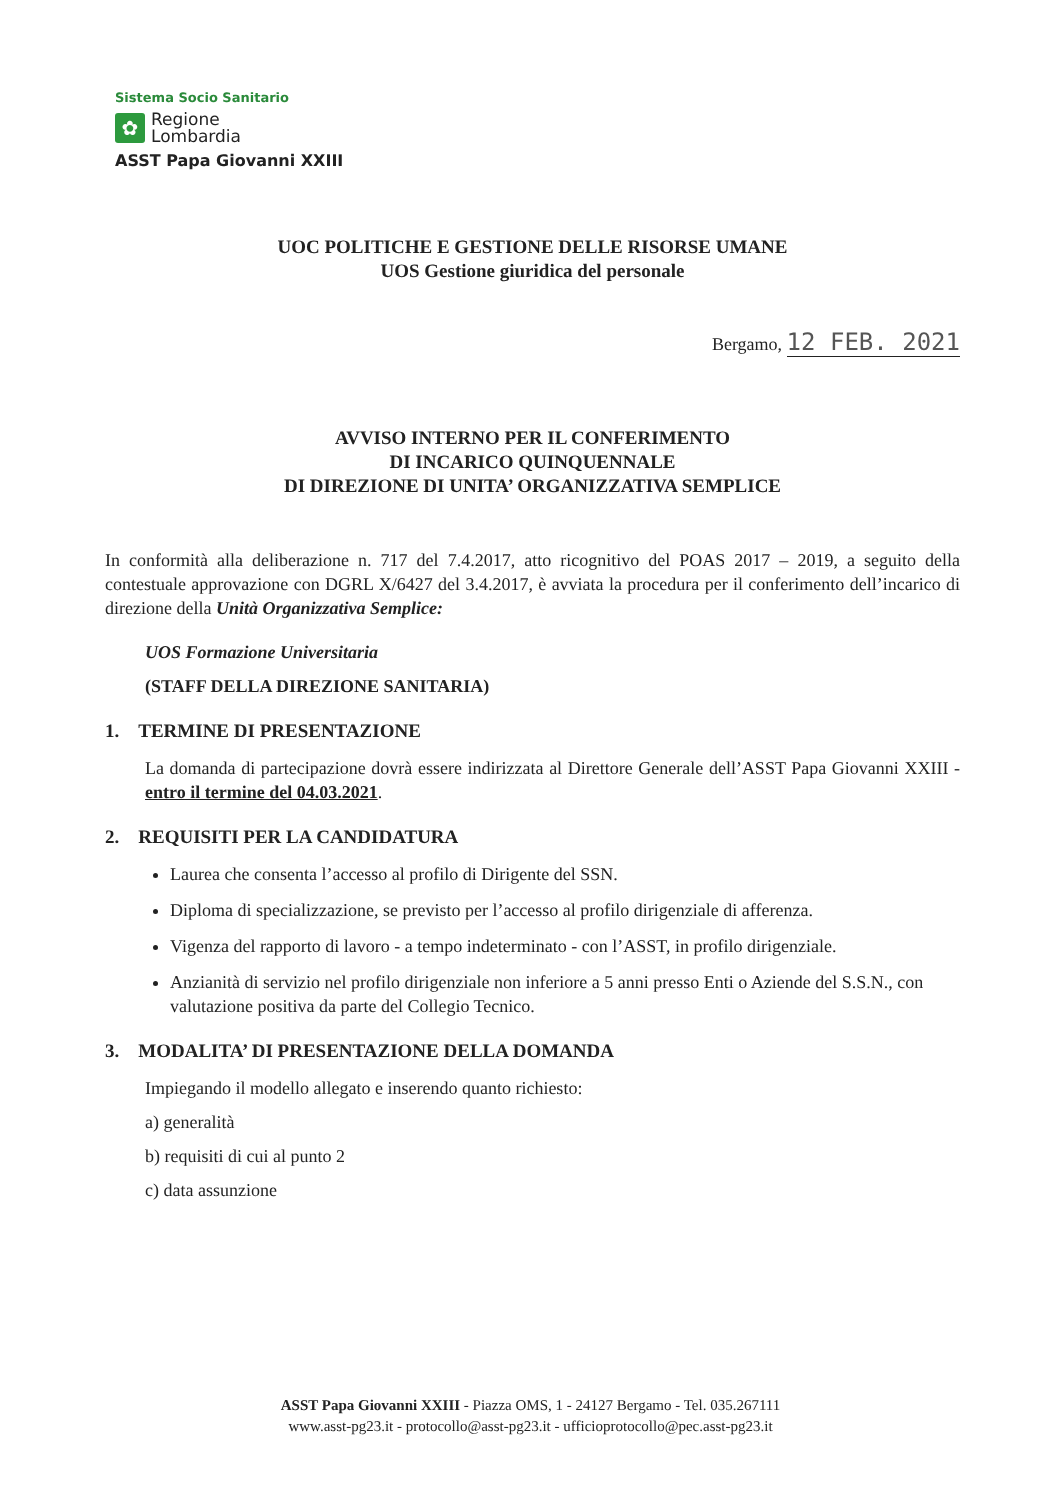Sistema Socio Sanitario
✿
Regione
Lombardia
ASST Papa Giovanni XXIII
UOC POLITICHE E GESTIONE DELLE RISORSE UMANE
UOS Gestione giuridica del personale
Bergamo, 12 FEB. 2021
AVVISO INTERNO PER IL CONFERIMENTO
DI INCARICO QUINQUENNALE
DI DIREZIONE DI UNITA’ ORGANIZZATIVA SEMPLICE
In conformità alla deliberazione n. 717 del 7.4.2017, atto ricognitivo del POAS 2017 – 2019, a seguito della contestuale approvazione con DGRL X/6427 del 3.4.2017, è avviata la procedura per il conferimento dell’incarico di direzione della Unità Organizzativa Semplice:
UOS Formazione Universitaria
(STAFF DELLA DIREZIONE SANITARIA)
1. TERMINE DI PRESENTAZIONE
La domanda di partecipazione dovrà essere indirizzata al Direttore Generale dell’ASST Papa Giovanni XXIII - entro il termine del 04.03.2021.
2. REQUISITI PER LA CANDIDATURA
Laurea che consenta l’accesso al profilo di Dirigente del SSN.
Diploma di specializzazione, se previsto per l’accesso al profilo dirigenziale di afferenza.
Vigenza del rapporto di lavoro - a tempo indeterminato - con l’ASST, in profilo dirigenziale.
Anzianità di servizio nel profilo dirigenziale non inferiore a 5 anni presso Enti o Aziende del S.S.N., con valutazione positiva da parte del Collegio Tecnico.
3. MODALITA’ DI PRESENTAZIONE DELLA DOMANDA
Impiegando il modello allegato e inserendo quanto richiesto:
a) generalità
b) requisiti di cui al punto 2
c) data assunzione
ASST Papa Giovanni XXIII - Piazza OMS, 1 - 24127 Bergamo - Tel. 035.267111
www.asst-pg23.it - protocollo@asst-pg23.it - ufficioprotocollo@pec.asst-pg23.it